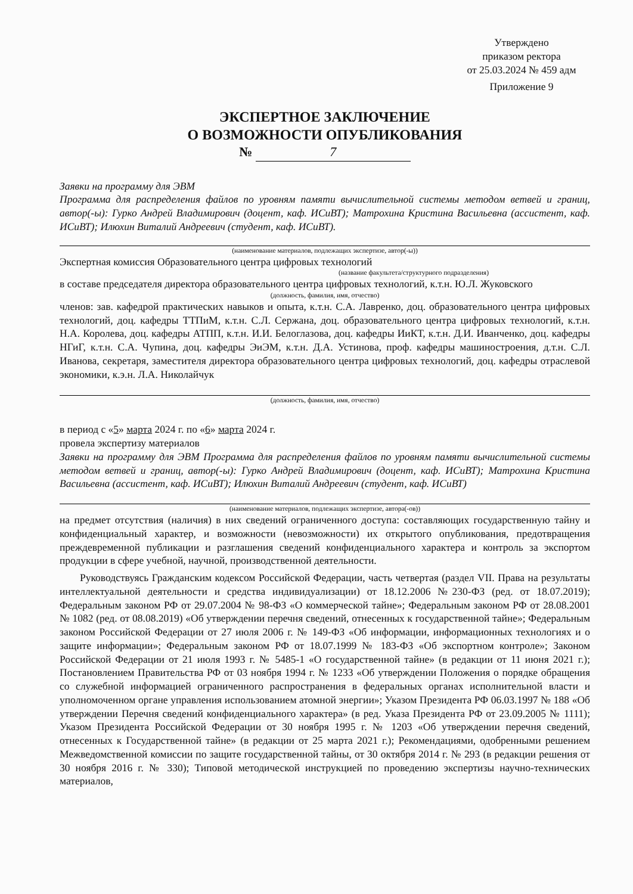Утверждено
приказом ректора
от 25.03.2024 № 459 адм
Приложение 9
ЭКСПЕРТНОЕ ЗАКЛЮЧЕНИЕ
О ВОЗМОЖНОСТИ ОПУБЛИКОВАНИЯ
№ 7
Заявки на программу для ЭВМ
Программа для распределения файлов по уровням памяти вычислительной системы методом ветвей и границ, автор(-ы): Гурко Андрей Владимирович (доцент, каф. ИСиВТ); Матрохина Кристина Васильевна (ассистент, каф. ИСиВТ); Илюхин Виталий Андреевич (студент, каф. ИСиВТ).
(наименование материалов, подлежащих экспертизе, автор(-ы))
Экспертная комиссия Образовательного центра цифровых технологий
(название факультета/структурного подразделения)
в составе председателя директора образовательного центра цифровых технологий, к.т.н. Ю.Л. Жуковского
(должность, фамилия, имя, отчество)
членов: зав. кафедрой практических навыков и опыта, к.т.н. С.А. Лавренко, доц. образовательного центра цифровых технологий, доц. кафедры ТТПиМ, к.т.н. С.Л. Сержана, доц. образовательного центра цифровых технологий, к.т.н. Н.А. Королева, доц. кафедры АТПП, к.т.н. И.И. Белоглазова, доц. кафедры ИиКТ, к.т.н. Д.И. Иванченко, доц. кафедры НГиГ, к.т.н. С.А. Чупина, доц. кафедры ЭиЭМ, к.т.н. Д.А. Устинова, проф. кафедры машиностроения, д.т.н. С.Л. Иванова, секретаря, заместителя директора образовательного центра цифровых технологий, доц. кафедры отраслевой экономики, к.э.н. Л.А. Николайчук
(должность, фамилия, имя, отчество)
в период с «5» марта 2024 г. по «6» марта 2024 г.
провела экспертизу материалов
Заявки на программу для ЭВМ Программа для распределения файлов по уровням памяти вычислительной системы методом ветвей и границ, автор(-ы): Гурко Андрей Владимирович (доцент, каф. ИСиВТ); Матрохина Кристина Васильевна (ассистент, каф. ИСиВТ); Илюхин Виталий Андреевич (студент, каф. ИСиВТ)
(наименование материалов, подлежащих экспертизе, автора(-ов))
на предмет отсутствия (наличия) в них сведений ограниченного доступа: составляющих государственную тайну и конфиденциальный характер, и возможности (невозможности) их открытого опубликования, предотвращения преждевременной публикации и разглашения сведений конфиденциального характера и контроль за экспортом продукции в сфере учебной, научной, производственной деятельности.
Руководствуясь Гражданским кодексом Российской Федерации, часть четвертая (раздел VII. Права на результаты интеллектуальной деятельности и средства индивидуализации) от 18.12.2006 №230-ФЗ (ред. от 18.07.2019); Федеральным законом РФ от 29.07.2004 № 98-ФЗ «О коммерческой тайне»; Федеральным законом РФ от 28.08.2001 № 1082 (ред. от 08.08.2019) «Об утверждении перечня сведений, отнесенных к государственной тайне»; Федеральным законом Российской Федерации от 27 июля 2006 г. № 149-ФЗ «Об информации, информационных технологиях и о защите информации»; Федеральным законом РФ от 18.07.1999 № 183-ФЗ «Об экспортном контроле»; Законом Российской Федерации от 21 июля 1993 г. № 5485-1 «О государственной тайне» (в редакции от 11 июня 2021 г.); Постановлением Правительства РФ от 03 ноября 1994 г. № 1233 «Об утверждении Положения о порядке обращения со служебной информацией ограниченного распространения в федеральных органах исполнительной власти и уполномоченном органе управления использованием атомной энергии»; Указом Президента РФ 06.03.1997 № 188 «Об утверждении Перечня сведений конфиденциального характера» (в ред. Указа Президента РФ от 23.09.2005 № 1111); Указом Президента Российской Федерации от 30 ноября 1995 г. № 1203 «Об утверждении перечня сведений, отнесенных к Государственной тайне» (в редакции от 25 марта 2021 г.); Рекомендациями, одобренными решением Межведомственной комиссии по защите государственной тайны, от 30 октября 2014 г. № 293 (в редакции решения от 30 ноября 2016 г. № 330); Типовой методической инструкцией по проведению экспертизы научно-технических материалов,